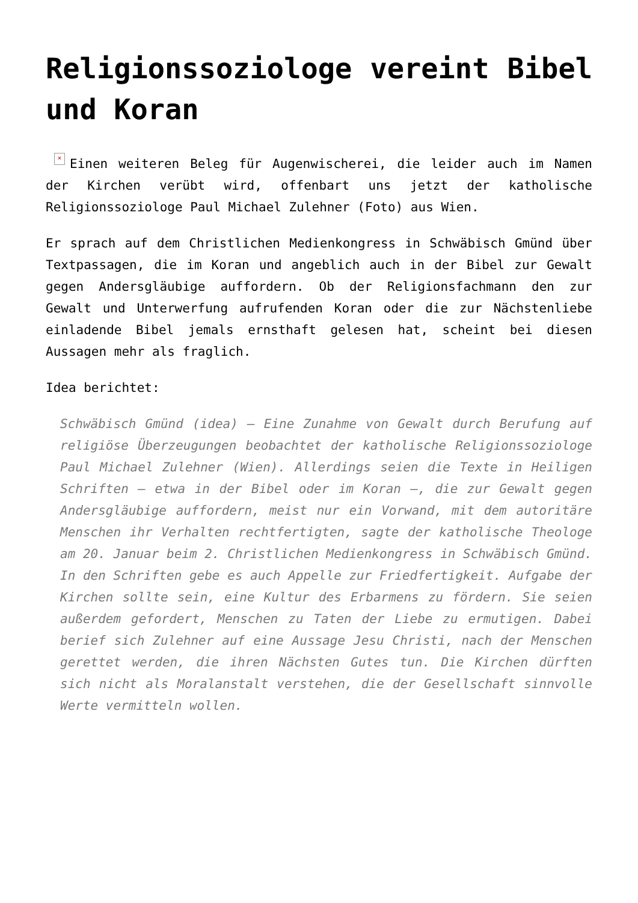Religionssoziologe vereint Bibel und Koran
× Einen weiteren Beleg für Augenwischerei, die leider auch im Namen der Kirchen verübt wird, offenbart uns jetzt der katholische Religionssoziologe Paul Michael Zulehner (Foto) aus Wien.
Er sprach auf dem Christlichen Medienkongress in Schwäbisch Gmünd über Textpassagen, die im Koran und angeblich auch in der Bibel zur Gewalt gegen Andersgläubige auffordern. Ob der Religionsfachmann den zur Gewalt und Unterwerfung aufrufenden Koran oder die zur Nächstenliebe einladende Bibel jemals ernsthaft gelesen hat, scheint bei diesen Aussagen mehr als fraglich.
Idea berichtet:
Schwäbisch Gmünd (idea) – Eine Zunahme von Gewalt durch Berufung auf religiöse Überzeugungen beobachtet der katholische Religionssoziologe Paul Michael Zulehner (Wien). Allerdings seien die Texte in Heiligen Schriften – etwa in der Bibel oder im Koran –, die zur Gewalt gegen Andersgläubige auffordern, meist nur ein Vorwand, mit dem autoritäre Menschen ihr Verhalten rechtfertigten, sagte der katholische Theologe am 20. Januar beim 2. Christlichen Medienkongress in Schwäbisch Gmünd. In den Schriften gebe es auch Appelle zur Friedfertigkeit. Aufgabe der Kirchen sollte sein, eine Kultur des Erbarmens zu fördern. Sie seien außerdem gefordert, Menschen zu Taten der Liebe zu ermutigen. Dabei berief sich Zulehner auf eine Aussage Jesu Christi, nach der Menschen gerettet werden, die ihren Nächsten Gutes tun. Die Kirchen dürften sich nicht als Moralanstalt verstehen, die der Gesellschaft sinnvolle Werte vermitteln wollen.